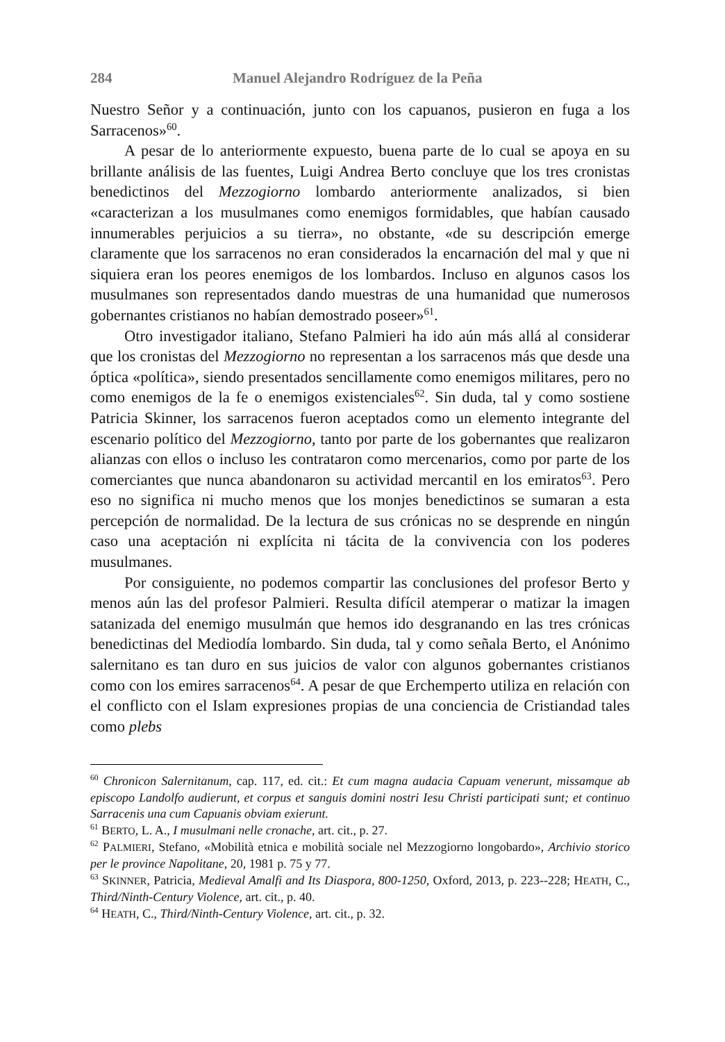284 Manuel Alejandro Rodríguez de la Peña
Nuestro Señor y a continuación, junto con los capuanos, pusieron en fuga a los Sarracenos»<sup>60</sup>.
A pesar de lo anteriormente expuesto, buena parte de lo cual se apoya en su brillante análisis de las fuentes, Luigi Andrea Berto concluye que los tres cronistas benedictinos del Mezzogiorno lombardo anteriormente analizados, si bien «caracterizan a los musulmanes como enemigos formidables, que habían causado innumerables perjuicios a su tierra», no obstante, «de su descripción emerge claramente que los sarracenos no eran considerados la encarnación del mal y que ni siquiera eran los peores enemigos de los lombardos. Incluso en algunos casos los musulmanes son representados dando muestras de una humanidad que numerosos gobernantes cristianos no habían demostrado poseer»<sup>61</sup>.
Otro investigador italiano, Stefano Palmieri ha ido aún más allá al considerar que los cronistas del Mezzogiorno no representan a los sarracenos más que desde una óptica «política», siendo presentados sencillamente como enemigos militares, pero no como enemigos de la fe o enemigos existenciales<sup>62</sup>. Sin duda, tal y como sostiene Patricia Skinner, los sarracenos fueron aceptados como un elemento integrante del escenario político del Mezzogiorno, tanto por parte de los gobernantes que realizaron alianzas con ellos o incluso les contrataron como mercenarios, como por parte de los comerciantes que nunca abandonaron su actividad mercantil en los emiratos<sup>63</sup>. Pero eso no significa ni mucho menos que los monjes benedictinos se sumaran a esta percepción de normalidad. De la lectura de sus crónicas no se desprende en ningún caso una aceptación ni explícita ni tácita de la convivencia con los poderes musulmanes.
Por consiguiente, no podemos compartir las conclusiones del profesor Berto y menos aún las del profesor Palmieri. Resulta difícil atemperar o matizar la imagen satanizada del enemigo musulmán que hemos ido desgranando en las tres crónicas benedictinas del Mediodía lombardo. Sin duda, tal y como señala Berto, el Anónimo salernitano es tan duro en sus juicios de valor con algunos gobernantes cristianos como con los emires sarracenos<sup>64</sup>. A pesar de que Erchemperto utiliza en relación con el conflicto con el Islam expresiones propias de una conciencia de Cristiandad tales como plebs
<sup>60</sup> Chronicon Salernitanum, cap. 117, ed. cit.: Et cum magna audacia Capuam venerunt, missamque ab episcopo Landolfo audierunt, et corpus et sanguis domini nostri Iesu Christi participati sunt; et continuo Sarracenis una cum Capuanis obviam exierunt.
<sup>61</sup> BERTO, L. A., I musulmani nelle cronache, art. cit., p. 27.
<sup>62</sup> PALMIERI, Stefano, «Mobilità etnica e mobilità sociale nel Mezzogiorno longobardo», Archivio storico per le province Napolitane, 20, 1981 p. 75 y 77.
<sup>63</sup> SKINNER, Patricia, Medieval Amalfi and Its Diaspora, 800-1250, Oxford, 2013, p. 223--228; HEATH, C., Third/Ninth-Century Violence, art. cit., p. 40.
<sup>64</sup> HEATH, C., Third/Ninth-Century Violence, art. cit., p. 32.